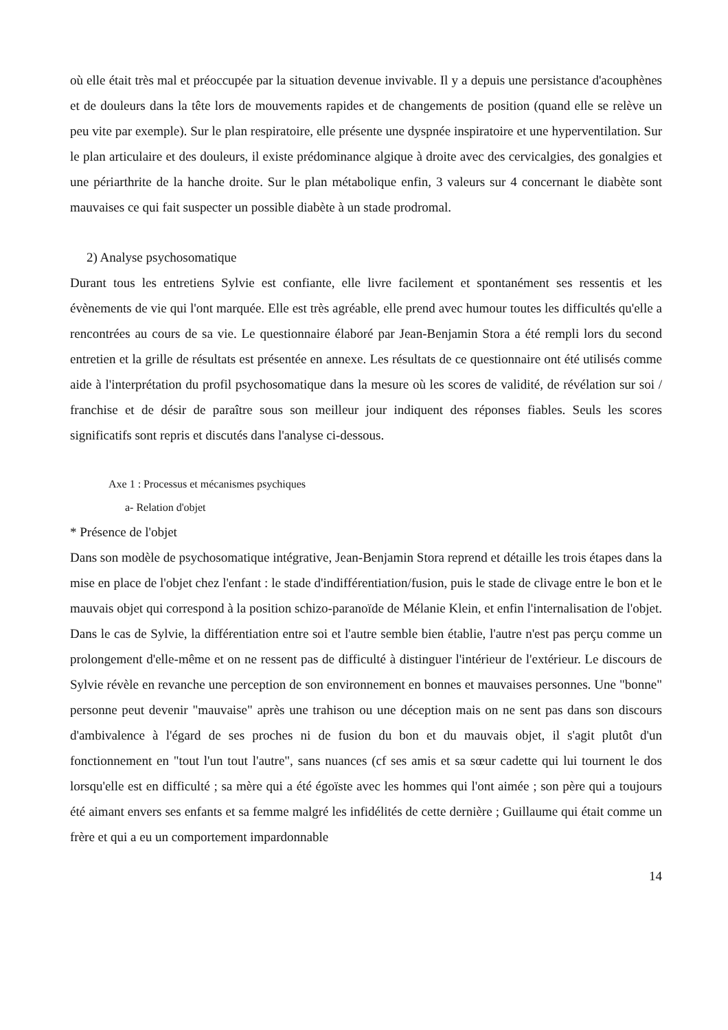où elle était très mal et préoccupée par la situation devenue invivable. Il y a depuis une persistance d'acouphènes et de douleurs dans la tête lors de mouvements rapides et de changements de position (quand elle se relève un peu vite par exemple). Sur le plan respiratoire, elle présente une dyspnée inspiratoire et une hyperventilation. Sur le plan articulaire et des douleurs, il existe prédominance algique à droite avec des cervicalgies, des gonalgies et une périarthrite de la hanche droite. Sur le plan métabolique enfin, 3 valeurs sur 4 concernant le diabète sont mauvaises ce qui fait suspecter un possible diabète à un stade prodromal.
2) Analyse psychosomatique
Durant tous les entretiens Sylvie est confiante, elle livre facilement et spontanément ses ressentis et les évènements de vie qui l'ont marquée. Elle est très agréable, elle prend avec humour toutes les difficultés qu'elle a rencontrées au cours de sa vie. Le questionnaire élaboré par Jean-Benjamin Stora a été rempli lors du second entretien et la grille de résultats est présentée en annexe. Les résultats de ce questionnaire ont été utilisés comme aide à l'interprétation du profil psychosomatique dans la mesure où les scores de validité, de révélation sur soi / franchise et de désir de paraître sous son meilleur jour indiquent des réponses fiables. Seuls les scores significatifs sont repris et discutés dans l'analyse ci-dessous.
Axe 1 : Processus et mécanismes psychiques
a- Relation d'objet
* Présence de l'objet
Dans son modèle de psychosomatique intégrative, Jean-Benjamin Stora reprend et détaille les trois étapes dans la mise en place de l'objet chez l'enfant : le stade d'indifférentiation/fusion, puis le stade de clivage entre le bon et le mauvais objet qui correspond à la position schizo-paranoïde de Mélanie Klein, et enfin l'internalisation de l'objet. Dans le cas de Sylvie, la différentiation entre soi et l'autre semble bien établie, l'autre n'est pas perçu comme un prolongement d'elle-même et on ne ressent pas de difficulté à distinguer l'intérieur de l'extérieur. Le discours de Sylvie révèle en revanche une perception de son environnement en bonnes et mauvaises personnes. Une "bonne" personne peut devenir "mauvaise" après une trahison ou une déception mais on ne sent pas dans son discours d'ambivalence à l'égard de ses proches ni de fusion du bon et du mauvais objet, il s'agit plutôt d'un fonctionnement en "tout l'un tout l'autre", sans nuances (cf ses amis et sa sœur cadette qui lui tournent le dos lorsqu'elle est en difficulté ; sa mère qui a été égoïste avec les hommes qui l'ont aimée ; son père qui a toujours été aimant envers ses enfants et sa femme malgré les infidélités de cette dernière ; Guillaume qui était comme un frère et qui a eu un comportement impardonnable
14